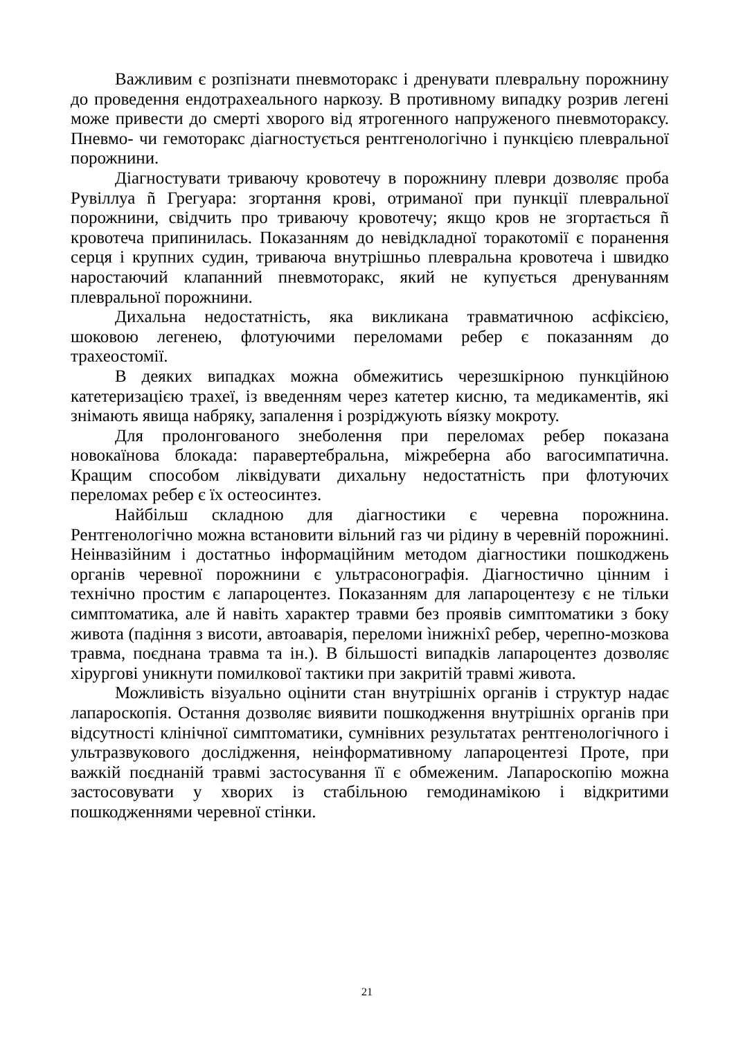Важливим є розпізнати пневмоторакс і дренувати плевральну порожнину до проведення ендотрахеального наркозу. В противному випадку розрив легені може привести до смерті хворого від ятрогенного напруженого пневмотораксу. Пневмо- чи гемоторакс діагностується рентгенологічно і пункцією плевральної порожнини.
Діагностувати триваючу кровотечу в порожнину плеври дозволяє проба Рувіллуа ñ Грегуара: згортання крові, отриманої при пункції плевральної порожнини, свідчить про триваючу кровотечу; якщо кров не згортається ñ кровотеча припинилась. Показанням до невідкладної торакотомії є поранення серця і крупних судин, триваюча внутрішньо плевральна кровотеча і швидко наростаючий клапанний пневмоторакс, який не купується дренуванням плевральної порожнини.
Дихальна недостатність, яка викликана травматичною асфіксією, шоковою легенею, флотуючими переломами ребер є показанням до трахеостомії.
В деяких випадках можна обмежитись черезшкірною пункційною катетеризацією трахеї, із введенням через катетер кисню, та медикаментів, які знімають явища набряку, запалення і розріджують вíязку мокроту.
Для пролонгованого знеболення при переломах ребер показана новокаїнова блокада: паравертебральна, міжреберна або вагосимпатична. Кращим способом ліквідувати дихальну недостатність при флотуючих переломах ребер є їх остеосинтез.
Найбільш складною для діагностики є черевна порожнина. Рентгенологічно можна встановити вільний газ чи рідину в черевній порожнині. Неінвазійним і достатньо інформаційним методом діагностики пошкоджень органів черевної порожнини є ультрасонографія. Діагностично цінним і технічно простим є лапароцентез. Показанням для лапароцентезу є не тільки симптоматика, але й навіть характер травми без проявів симптоматики з боку живота (падіння з висоти, автоаварія, переломи ìнижніхî ребер, черепно-мозкова травма, поєднана травма та ін.). В більшості випадків лапароцентез дозволяє хірургові уникнути помилкової тактики при закритій травмі живота.
Можливість візуально оцінити стан внутрішніх органів і структур надає лапароскопія. Остання дозволяє виявити пошкодження внутрішніх органів при відсутності клінічної симптоматики, сумнівних результатах рентгенологічного і ультразвукового дослідження, неінформативному лапароцентезі Проте, при важкій поєднаній травмі застосування її є обмеженим. Лапароскопію можна застосовувати у хворих із стабільною гемодинамікою і відкритими пошкодженнями черевної стінки.
21